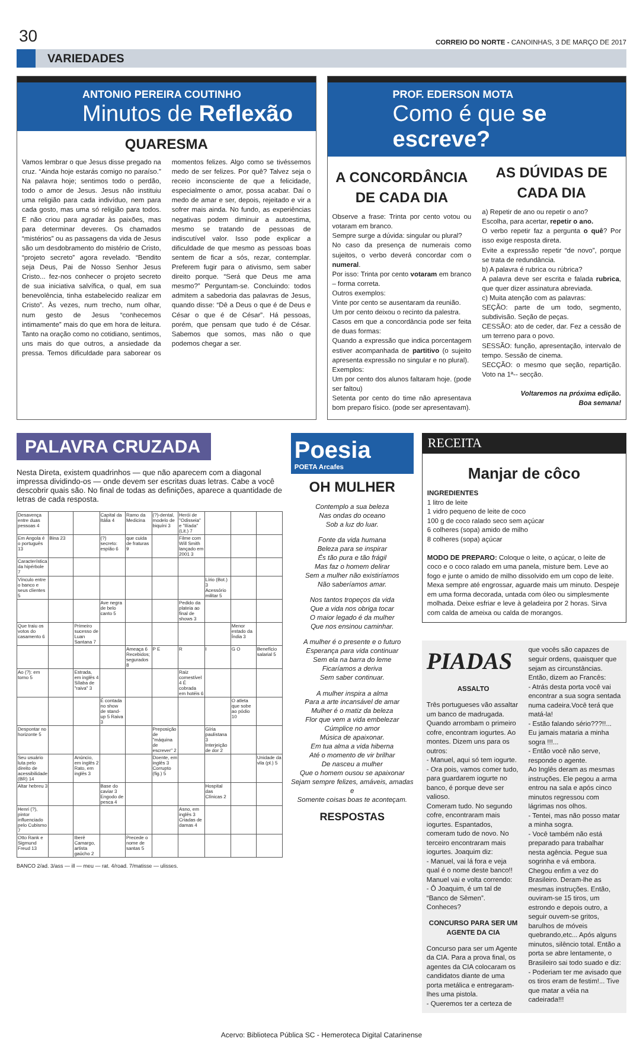30 CORREIO DO NORTE - CANOINHAS, 3 DE MARÇO DE 2017
VARIEDADES
ANTONIO PEREIRA COUTINHO
Minutos de Reflexão
QUARESMA
Vamos lembrar o que Jesus disse pregado na cruz. “Ainda hoje estarás comigo no paraíso.” Na palavra hoje; sentimos todo o perdão, todo o amor de Jesus. Jesus não instituiu uma religião para cada indivíduo, nem para cada gosto, mas uma só religião para todos. E não criou para agradar às paixões, mas para determinar deveres. Os chamados “mistérios” ou as passagens da vida de Jesus são um desdobramento do mistério de Cristo, “projeto secreto” agora revelado. “Bendito seja Deus, Pai de Nosso Senhor Jesus Cristo... fez-nos conhecer o projeto secreto de sua iniciativa salvífica, o qual, em sua benevolência, tinha estabelecido realizar em Cristo”. Às vezes, num trecho, num olhar, num gesto de Jesus “conhecemos intimamente” mais do que em hora de leitura. Tanto na oração como no cotidiano, sentimos, uns mais do que outros, a ansiedade da pressa. Temos dificuldade para saborear os momentos felizes. Algo como se tivéssemos medo de ser felizes. Por quê? Talvez seja o receio inconsciente de que a felicidade, especialmente o amor, possa acabar. Daí o medo de amar e ser, depois, rejeitado e vir a sofrer mais ainda. No fundo, as experiências negativas podem diminuir a autoestima, mesmo se tratando de pessoas de indiscutível valor. Isso pode explicar a dificuldade de que mesmo as pessoas boas sentem de ficar a sós, rezar, contemplar. Preferem fugir para o ativismo, sem saber direito porque. “Será que Deus me ama mesmo?” Perguntam-se. Concluindo: todos admitem a sabedoria das palavras de Jesus, quando disse: “Dê a Deus o que é de Deus e César o que é de César”. Há pessoas, porém, que pensam que tudo é de César. Sabemos que somos, mas não o que podemos chegar a ser.
PROF. EDERSON MOTA
Como é que se escreve?
A CONCORDÂNCIA DE CADA DIA
Observe a frase: Trinta por cento votou ou votaram em branco.
Sempre surge a dúvida: singular ou plural?
No caso da presença de numerais como sujeitos, o verbo deverá concordar com o numeral.
Por isso: Trinta por cento votaram em branco – forma correta.
Outros exemplos:
Vinte por cento se ausentaram da reunião.
Um por cento deixou o recinto da palestra.
Casos em que a concordância pode ser feita de duas formas:
Quando a expressão que indica porcentagem estiver acompanhada de partitivo (o sujeito apresenta expressão no singular e no plural).
Exemplos:
Um por cento dos alunos faltaram hoje. (pode ser faltou)
Setenta por cento do time não apresentava bom preparo físico. (pode ser apresentavam).
AS DÚVIDAS DE CADA DIA
a) Repetir de ano ou repetir o ano?
Escolha, para acertar, repetir o ano.
O verbo repetir faz a pergunta o quê? Por isso exige resposta direta.
Evite a expressão repetir “de novo”, porque se trata de redundância.
b) A palavra é rubrica ou rúbrica?
A palavra deve ser escrita e falada rubrica, que quer dizer assinatura abreviada.
c) Muita atenção com as palavras:
SEÇÃO: parte de um todo, segmento, subdivisão. Seção de peças.
CESSÃO: ato de ceder, dar. Fez a cessão de um terreno para o povo.
SESSÃO: função, apresentação, intervalo de tempo. Sessão de cinema.
SECÇÃO: o mesmo que seção, repartição. Voto na 1ª-- secção.
Voltaremos na próxima edição.
Boa semana!
PALAVRA CRUZADA
Nesta Direta, existem quadrinhos — que não aparecem com a diagonal impressa dividindo-os — onde devem ser escritas duas letras. Cabe a você descobrir quais são. No final de todas as definições, aparece a quantidade de letras de cada resposta.
| Desavença entre duas pessoas 4 | | | Capital da Itália 4 | Ramo da Medicina | (?)-dental, modelo de biquíni 3 | Herói de "Odisseia" e "Ilíada" (Lit.) 7 | | | |
| Em Angola é o português 13 | Bina 23 | | (?) secreto: espião 6 | que cuida de fraturas 9 | | Filme com Will Smith lançado em 2001 3 | | | |
| Característica da hipérbole 7 | | | | | | | | | |
| Vínculo entre o banco e seus clientes 5 | | | | | | | Lírio (Bot.) 3 Acessório militar 5 | | |
| | | | Ave negra de belo canto 5 | | | Pedido da plateia ao final de shows 3 | | | |
| Que traiu os votos do casamento 6 | | Primeiro sucesso de Luan Santana 7 | | | | | | Menor estado da Índia 3 | |
| | | | | Ameaça 6 Recebidos; segurados 8 | P E | R | I | G O | Benefício salarial 5 |
| Ao (?): em torno 5 | | Estrada, em inglês 4 Sílaba de "raiva" 3 | | | | Raiz comestível 4 É cobrada em hotéis 6 | | | |
| | | | É contada no show de stand-up 5 Raiva 3 | | | | | O atleta que sobe ao pódio 10 | |
| Despontar no horizonte 5 | | | | | Preposição de "máquina de escrever" 2 | | Gíria paulistana 3 Interjeição de dor 2 | | |
| Seu usuário luta pelo direito de acessibilidade (BR) 14 | | Anúncio, em inglês 2 Rato, em inglês 3 | | | Doente, em inglês 3 Corrupto (fig.) 5 | | | | Unidade da vila (pl.) 5 |
| Altar hebreu 3 | | | Base do caviar 3 Engodo de pesca 4 | | | | Hospital das Clínicas 2 | | |
| Henri (?), pintor influenciado pelo Cubismo 7 | | | | | | Asno, em inglês 3 Criadas de damas 4 | | | |
| Otto Rank e Sigmund Freud 13 | | Iberê Camargo, artista gaúcho 2 | | Precede o nome de santas 5 | | | | | |
BANCO 2/ad. 3/ass — ill — meu — rat. 4/road. 7/matisse — ulisses.
Poesia
POETA Arcafes
OH MULHER
Contemplo a sua beleza
Nas ondas do oceano
Sob a luz do luar.
Fonte da vida humana
Beleza para se inspirar
És tão pura e tão frágil
Mas faz o homem delirar
Sem a mulher não existiríamos
Não saberíamos amar.
Nos tantos tropeços da vida
Que a vida nos obriga tocar
O maior legado é da mulher
Que nos ensinou caminhar.
A mulher é o presente e o futuro
Esperança para vida continuar
Sem ela na barra do leme
Ficaríamos a deriva
Sem saber continuar.
A mulher inspira a alma
Para a arte incansável de amar
Mulher é o matiz da beleza
Flor que vem a vida embelezar
Cúmplice no amor
Música de apaixonar.
Em tua alma a vida hiberna
Até o momento de vir brilhar
De nasceu a mulher
Que o homem ousou se apaixonar
Sejam sempre felizes, amáveis, amadas e
Somente coisas boas te aconteçam.
RESPOSTAS
RECEITA
Manjar de côco
INGREDIENTES
1 litro de leite
1 vidro pequeno de leite de coco
100 g de coco ralado seco sem açúcar
6 colheres (sopa) amido de milho
8 colheres (sopa) açúcar
MODO DE PREPARO: Coloque o leite, o açúcar, o leite de coco e o coco ralado em uma panela, misture bem. Leve ao fogo e junte o amido de milho dissolvido em um copo de leite. Mexa sempre até engrossar, aguarde mais um minuto. Despeje em uma forma decorada, untada com óleo ou simplesmente molhada. Deixe esfriar e leve à geladeira por 2 horas. Sirva com calda de ameixa ou calda de morangos.
PIADAS
ASSALTO
Três portugueses vão assaltar um banco de madrugada. Quando arrombam o primeiro cofre, encontram iogurtes. Ao montes. Dizem uns para os outros:
- Manuel, aqui só tem iogurte.
- Ora pois, vamos comer tudo, para guardarem iogurte no banco, é porque deve ser valioso.
Comeram tudo. No segundo cofre, encontraram mais iogurtes. Espantados, comeram tudo de novo. No terceiro encontraram mais iogurtes. Joaquim diz:
- Manuel, vai lá fora e veja qual é o nome deste banco!!
Manuel vai e volta correndo:
- Ô Joaquim, é um tal de “Banco de Sêmen”. Conheces?
CONCURSO PARA SER UM AGENTE DA CIA
Concurso para ser um Agente da CIA. Para a prova final, os agentes da CIA colocaram os candidatos diante de uma porta metálica e entregaram-lhes uma pistola.
- Queremos ter a certeza de que vocês são capazes de seguir ordens, quaisquer que sejam as circunstâncias.
Então, dizem ao Francês:
- Atrás desta porta você vai encontrar a sua sogra sentada numa cadeira.Você terá que matá-la!
- Estão falando sério???!!... Eu jamais mataria a minha sogra !!!...
- Então você não serve, responde o agente.
Ao Inglês deram as mesmas instruções. Ele pegou a arma entrou na sala e após cinco minutos regressou com lágrimas nos olhos.
- Tentei, mas não posso matar a minha sogra.
- Você também não está preparado para trabalhar nesta agência. Pegue sua sogrinha e vá embora.
Chegou enfim a vez do Brasileiro. Deram-lhe as mesmas instruções. Então, ouviram-se 15 tiros, um estrondo e depois outro, a seguir ouvem-se gritos, barulhos de móveis quebrando,etc... Após alguns minutos, silêncio total. Então a porta se abre lentamente, o Brasileiro sai todo suado e diz: - Poderiam ter me avisado que os tiros eram de festim!... Tive que matar a véia na cadeirada!!!
Acervo: Biblioteca Pública SC - Hemeroteca Digital Catarinense